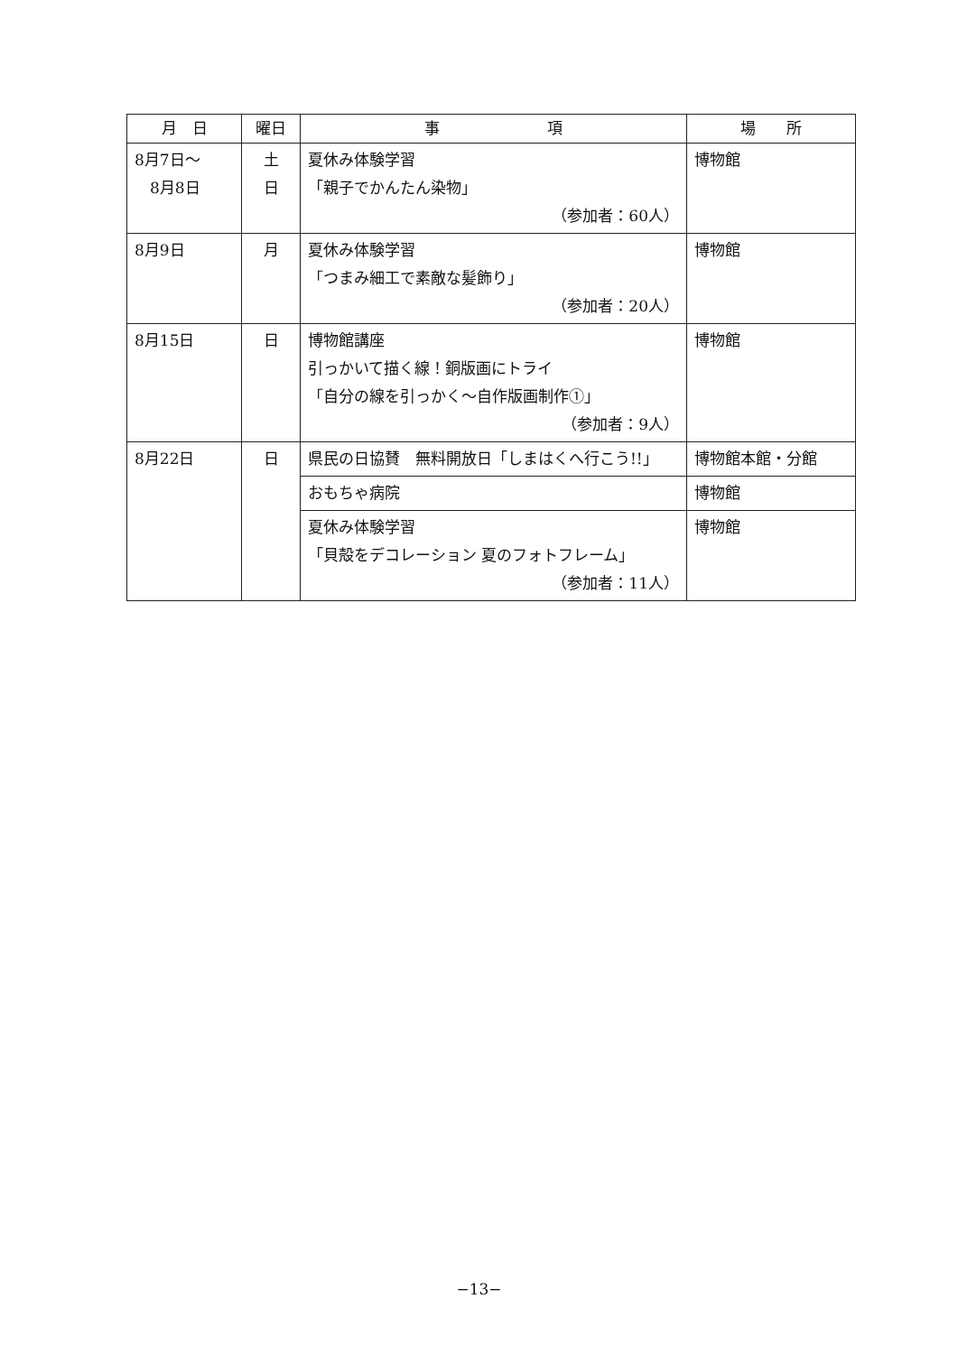| 月 日 | 曜日 | 事 項 | 場 所 |
| --- | --- | --- | --- |
| 8月7日～ 8月8日 | 土 日 | 夏休み体験学習 「親子でかんたん染物」 （参加者：60人） | 博物館 |
| 8月9日 | 月 | 夏休み体験学習 「つまみ細工で素敵な髪飾り」 （参加者：20人） | 博物館 |
| 8月15日 | 日 | 博物館講座 引っかいて描く線！銅版画にトライ 「自分の線を引っかく～自作版画制作①」 （参加者：9人） | 博物館 |
| 8月22日 | 日 | 県民の日協賛 無料開放日「しまはくへ行こう!!」 | 博物館本館・分館 |
| | | おもちゃ病院 | 博物館 |
| | | 夏休み体験学習 「貝殻をデコレーション 夏のフォトフレーム」 （参加者：11人） | 博物館 |
−13−